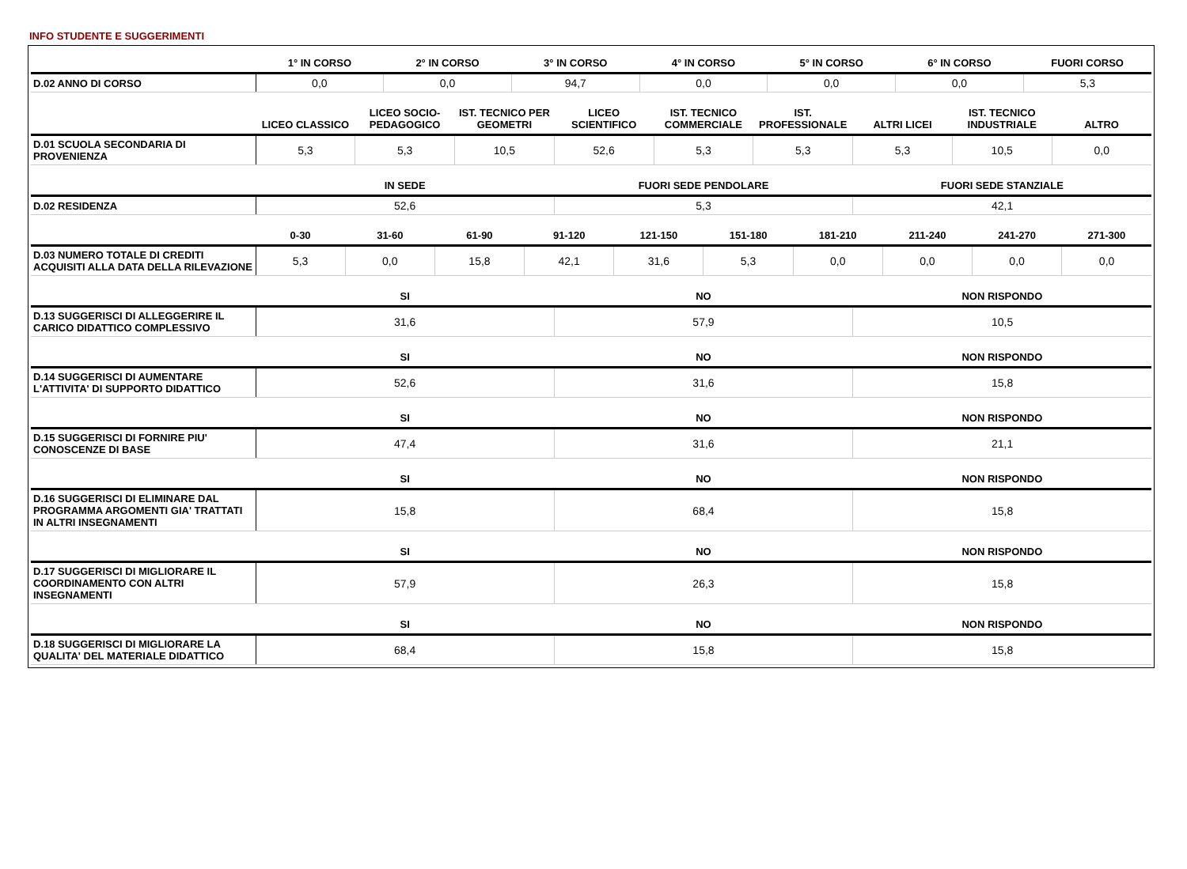INFO STUDENTE E SUGGERIMENTI
| | 1° IN CORSO | 2° IN CORSO | 3° IN CORSO | 4° IN CORSO | 5° IN CORSO | 6° IN CORSO | FUORI CORSO |
| --- | --- | --- | --- | --- | --- | --- | --- |
| D.02 ANNO DI CORSO | 0,0 | 0,0 | 94,7 | 0,0 | 0,0 | 0,0 | 5,3 |
| | LICEO CLASSICO | LICEO SOCIO-PEDAGOGICO | IST. TECNICO PER GEOMETRI | LICEO SCIENTIFICO | IST. TECNICO COMMERCIALE | IST. PROFESSIONALE | ALTRI LICEI | IST. TECNICO INDUSTRIALE | ALTRO |
| --- | --- | --- | --- | --- | --- | --- | --- | --- | --- |
| D.01 SCUOLA SECONDARIA DI PROVENIENZA | 5,3 | 5,3 | 10,5 | 52,6 | 5,3 | 5,3 | 5,3 | 10,5 | 0,0 |
| | IN SEDE | FUORI SEDE PENDOLARE | FUORI SEDE STANZIALE |
| --- | --- | --- | --- |
| D.02 RESIDENZA | 52,6 | 5,3 | 42,1 |
| | 0-30 | 31-60 | 61-90 | 91-120 | 121-150 | 151-180 | 181-210 | 211-240 | 241-270 | 271-300 |
| --- | --- | --- | --- | --- | --- | --- | --- | --- | --- | --- |
| D.03 NUMERO TOTALE DI CREDITI ACQUISITI ALLA DATA DELLA RILEVAZIONE | 5,3 | 0,0 | 15,8 | 42,1 | 31,6 | 5,3 | 0,0 | 0,0 | 0,0 | 0,0 |
| | SI | NO | NON RISPONDO |
| --- | --- | --- | --- |
| D.13 SUGGERISCI DI ALLEGGERIRE IL CARICO DIDATTICO COMPLESSIVO | 31,6 | 57,9 | 10,5 |
| | SI | NO | NON RISPONDO |
| --- | --- | --- | --- |
| D.14 SUGGERISCI DI AUMENTARE L'ATTIVITA' DI SUPPORTO DIDATTICO | 52,6 | 31,6 | 15,8 |
| | SI | NO | NON RISPONDO |
| --- | --- | --- | --- |
| D.15 SUGGERISCI DI FORNIRE PIU' CONOSCENZE DI BASE | 47,4 | 31,6 | 21,1 |
| | SI | NO | NON RISPONDO |
| --- | --- | --- | --- |
| D.16 SUGGERISCI DI ELIMINARE DAL PROGRAMMA ARGOMENTI GIA' TRATTATI IN ALTRI INSEGNAMENTI | 15,8 | 68,4 | 15,8 |
| | SI | NO | NON RISPONDO |
| --- | --- | --- | --- |
| D.17 SUGGERISCI DI MIGLIORARE IL COORDINAMENTO CON ALTRI INSEGNAMENTI | 57,9 | 26,3 | 15,8 |
| | SI | NO | NON RISPONDO |
| --- | --- | --- | --- |
| D.18 SUGGERISCI DI MIGLIORARE LA QUALITA' DEL MATERIALE DIDATTICO | 68,4 | 15,8 | 15,8 |